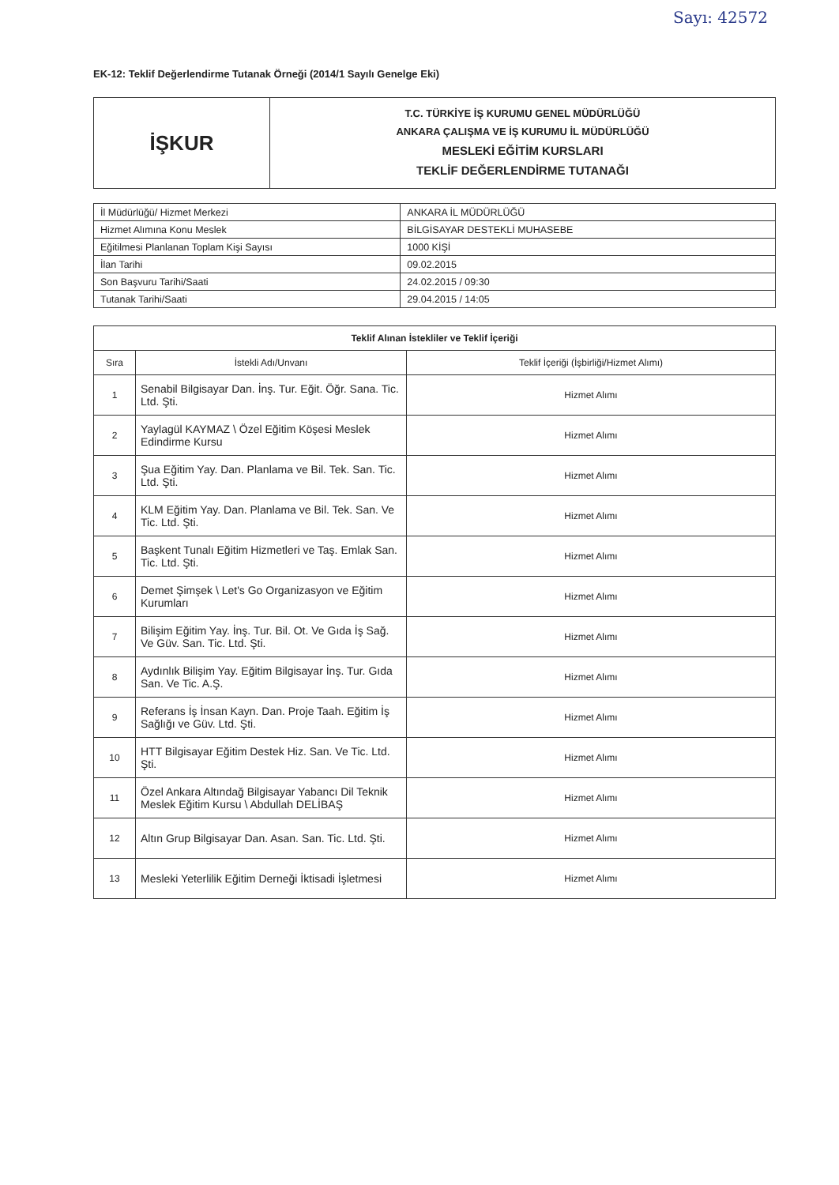Sayı: 42572
EK-12: Teklif Değerlendirme Tutanak Örneği (2014/1 Sayılı Genelge Eki)
| İŞKUR | T.C. TÜRKİYE İŞ KURUMU GENEL MÜDÜRLÜĞÜ ANKARA ÇALIŞMA VE İŞ KURUMU İL MÜDÜRLÜĞÜ MESLEKİ EĞİTİM KURSLARI TEKLİF DEĞERLENDİRME TUTANAĞI |
| İl Müdürlüğü/ Hizmet Merkezi | ANKARA İL MÜDÜRLÜĞÜ |
| Hizmet Alımına Konu Meslek | BİLGİSAYAR DESTEKLİ MUHASEBE |
| Eğitilmesi Planlanan Toplam Kişi Sayısı | 1000 KİŞİ |
| İlan Tarihi | 09.02.2015 |
| Son Başvuru Tarihi/Saati | 24.02.2015 / 09:30 |
| Tutanak Tarihi/Saati | 29.04.2015 / 14:05 |
| Teklif Alınan İstekliler ve Teklif İçeriği | | |
| --- | --- | --- |
| Sıra | İstekli Adı/Unvanı | Teklif İçeriği (İşbirliği/Hizmet Alımı) |
| 1 | Senabil Bilgisayar Dan. İnş. Tur. Eğit. Öğr. Sana. Tic. Ltd. Şti. | Hizmet Alımı |
| 2 | Yaylagül KAYMAZ \ Özel Eğitim Köşesi Meslek Edindirme Kursu | Hizmet Alımı |
| 3 | Şua Eğitim Yay. Dan. Planlama ve Bil. Tek. San. Tic. Ltd. Şti. | Hizmet Alımı |
| 4 | KLM Eğitim Yay. Dan. Planlama ve Bil. Tek. San. Ve Tic. Ltd. Şti. | Hizmet Alımı |
| 5 | Başkent Tunalı Eğitim Hizmetleri ve Taş. Emlak San. Tic. Ltd. Şti. | Hizmet Alımı |
| 6 | Demet Şimşek \ Let's Go Organizasyon ve Eğitim Kurumları | Hizmet Alımı |
| 7 | Bilişim Eğitim Yay. İnş. Tur. Bil. Ot. Ve Gıda İş Sağ. Ve Güv. San. Tic. Ltd. Şti. | Hizmet Alımı |
| 8 | Aydınlık Bilişim Yay. Eğitim Bilgisayar İnş. Tur. Gıda San. Ve Tic. A.Ş. | Hizmet Alımı |
| 9 | Referans İş İnsan Kayn. Dan. Proje Taah. Eğitim İş Sağlığı ve Güv. Ltd. Şti. | Hizmet Alımı |
| 10 | HTT Bilgisayar Eğitim Destek Hiz. San. Ve Tic. Ltd. Şti. | Hizmet Alımı |
| 11 | Özel Ankara Altındağ Bilgisayar Yabancı Dil Teknik Meslek Eğitim Kursu \ Abdullah DELİBAŞ | Hizmet Alımı |
| 12 | Altın Grup Bilgisayar Dan. Asan. San. Tic. Ltd. Şti. | Hizmet Alımı |
| 13 | Mesleki Yeterlilik Eğitim Derneği İktisadi İşletmesi | Hizmet Alımı |